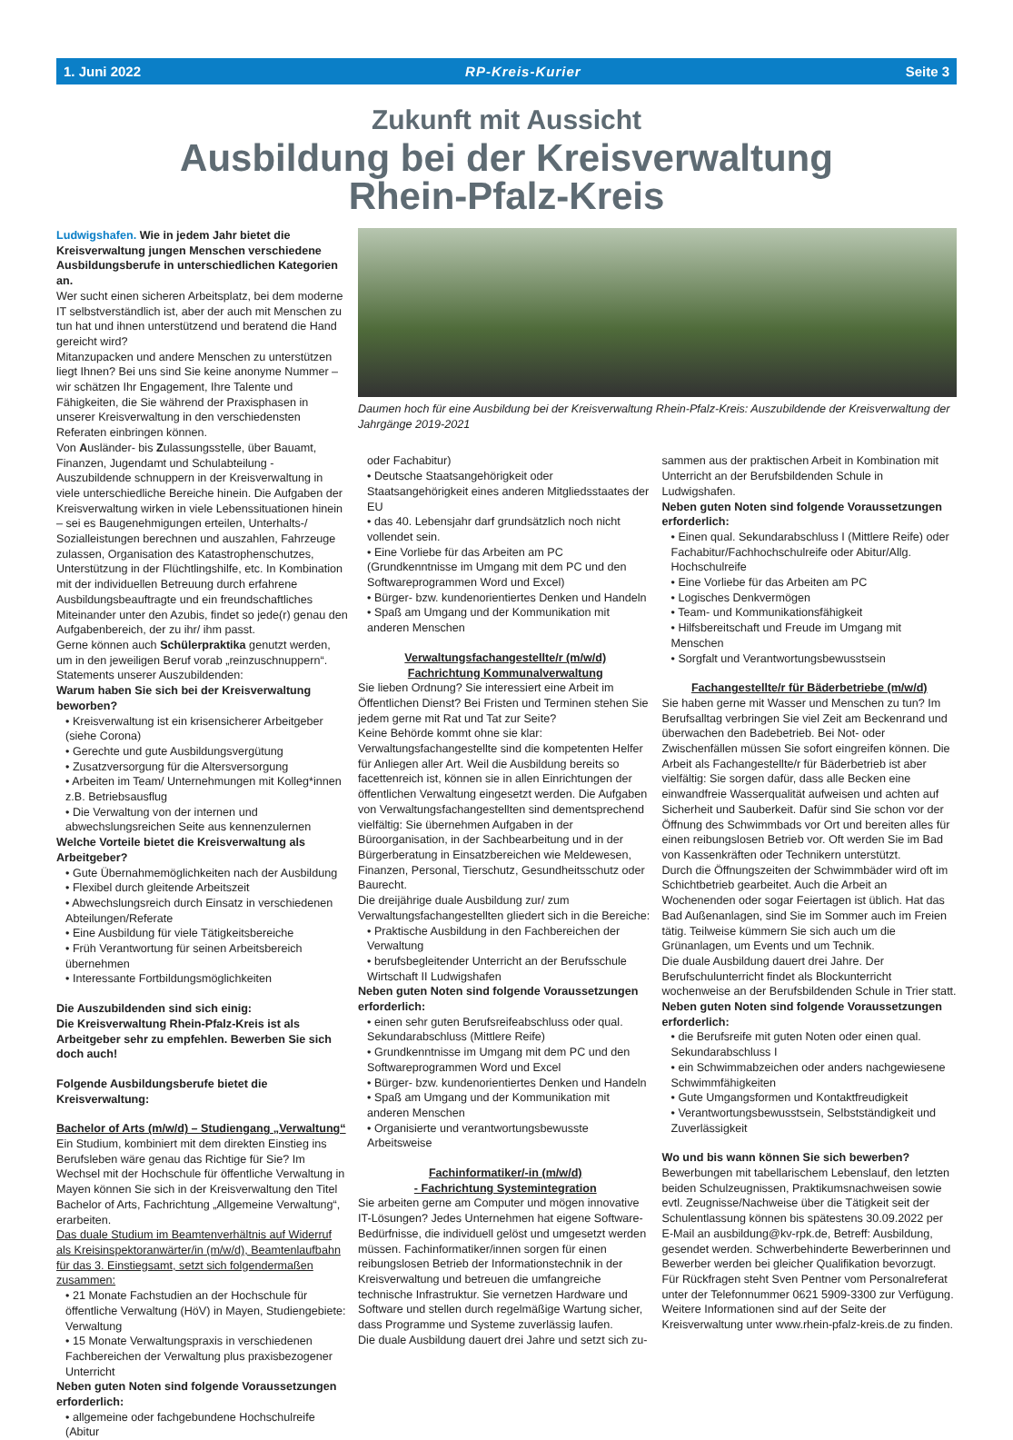1. Juni 2022 RP-Kreis-Kurier Seite 3
Zukunft mit Aussicht
Ausbildung bei der Kreisverwaltung
Rhein-Pfalz-Kreis
Ludwigshafen. Wie in jedem Jahr bietet die Kreisverwaltung jungen Menschen verschiedene Ausbildungsberufe in unterschiedlichen Kategorien an.
Wer sucht einen sicheren Arbeitsplatz, bei dem moderne IT selbstverständlich ist, aber der auch mit Menschen zu tun hat und ihnen unterstützend und beratend die Hand gereicht wird?
Mitanzupacken und andere Menschen zu unterstützen liegt Ihnen? Bei uns sind Sie keine anonyme Nummer – wir schätzen Ihr Engagement, Ihre Talente und Fähigkeiten, die Sie während der Praxisphasen in unserer Kreisverwaltung in den verschiedensten Referaten einbringen können.
Von Ausländer- bis Zulassungsstelle, über Bauamt, Finanzen, Jugendamt und Schulabteilung - Auszubildende schnuppern in der Kreisverwaltung in viele unterschiedliche Bereiche hinein. Die Aufgaben der Kreisverwaltung wirken in viele Lebenssituationen hinein – sei es Baugenehmigungen erteilen, Unterhalts-/ Sozialleistungen berechnen und auszahlen, Fahrzeuge zulassen, Organisation des Katastrophenschutzes, Unterstützung in der Flüchtlingshilfe, etc. In Kombination mit der individuellen Betreuung durch erfahrene Ausbildungsbeauftragte und ein freundschaftliches Miteinander unter den Azubis, findet so jede(r) genau den Aufgabenbereich, der zu ihr/ ihm passt.
Gerne können auch Schülerpraktika genutzt werden, um in den jeweiligen Beruf vorab „reinzuschnuppern“.
Statements unserer Auszubildenden:
Warum haben Sie sich bei der Kreisverwaltung beworben?
• Kreisverwaltung ist ein krisensicherer Arbeitgeber (siehe Corona)
• Gerechte und gute Ausbildungsvergütung
• Zusatzversorgung für die Altersversorgung
• Arbeiten im Team/ Unternehmungen mit Kolleg*innen z.B. Betriebsausflug
• Die Verwaltung von der internen und abwechslungsreichen Seite aus kennenzulernen
Welche Vorteile bietet die Kreisverwaltung als Arbeitgeber?
• Gute Übernahmemöglichkeiten nach der Ausbildung
• Flexibel durch gleitende Arbeitszeit
• Abwechslungsreich durch Einsatz in verschiedenen Abteilungen/Referate
• Eine Ausbildung für viele Tätigkeitsbereiche
• Früh Verantwortung für seinen Arbeitsbereich übernehmen
• Interessante Fortbildungsmöglichkeiten
Die Auszubildenden sind sich einig:
Die Kreisverwaltung Rhein-Pfalz-Kreis ist als Arbeitgeber sehr zu empfehlen. Bewerben Sie sich doch auch!
Folgende Ausbildungsberufe bietet die Kreisverwaltung:
Bachelor of Arts (m/w/d) – Studiengang „Verwaltung“
Ein Studium, kombiniert mit dem direkten Einstieg ins Berufsleben wäre genau das Richtige für Sie? Im Wechsel mit der Hochschule für öffentliche Verwaltung in Mayen können Sie sich in der Kreisverwaltung den Titel Bachelor of Arts, Fachrichtung „Allgemeine Verwaltung“, erarbeiten.
Das duale Studium im Beamtenverhältnis auf Widerruf als Kreisinspektoranwärter/in (m/w/d), Beamtenlaufbahn für das 3. Einstiegsamt, setzt sich folgendermaßen zusammen:
• 21 Monate Fachstudien an der Hochschule für öffentliche Verwaltung (HöV) in Mayen, Studiengebiete: Verwaltung
• 15 Monate Verwaltungspraxis in verschiedenen Fachbereichen der Verwaltung plus praxisbezogener Unterricht
Neben guten Noten sind folgende Voraussetzungen erforderlich:
• allgemeine oder fachgebundene Hochschulreife (Abitur
Daumen hoch für eine Ausbildung bei der Kreisverwaltung Rhein-Pfalz-Kreis: Auszubildende der Kreisverwaltung der Jahrgänge 2019-2021
oder Fachabitur)
• Deutsche Staatsangehörigkeit oder Staatsangehörigkeit eines anderen Mitgliedsstaates der EU
• das 40. Lebensjahr darf grundsätzlich noch nicht vollendet sein.
• Eine Vorliebe für das Arbeiten am PC (Grundkenntnisse im Umgang mit dem PC und den Softwareprogrammen Word und Excel)
• Bürger- bzw. kundenorientiertes Denken und Handeln
• Spaß am Umgang und der Kommunikation mit anderen Menschen
Verwaltungsfachangestellte/r (m/w/d)
Fachrichtung Kommunalverwaltung
Sie lieben Ordnung? Sie interessiert eine Arbeit im Öffentlichen Dienst? Bei Fristen und Terminen stehen Sie jedem gerne mit Rat und Tat zur Seite?
Keine Behörde kommt ohne sie klar: Verwaltungsfachangestellte sind die kompetenten Helfer für Anliegen aller Art. Weil die Ausbildung bereits so facettenreich ist, können sie in allen Einrichtungen der öffentlichen Verwaltung eingesetzt werden. Die Aufgaben von Verwaltungsfachangestellten sind dementsprechend vielfältig: Sie übernehmen Aufgaben in der Büroorganisation, in der Sachbearbeitung und in der Bürgerberatung in Einsatzbereichen wie Meldewesen, Finanzen, Personal, Tierschutz, Gesundheitsschutz oder Baurecht.
Die dreijährige duale Ausbildung zur/ zum Verwaltungsfachangestellten gliedert sich in die Bereiche:
• Praktische Ausbildung in den Fachbereichen der Verwaltung
• berufsbegleitender Unterricht an der Berufsschule Wirtschaft II Ludwigshafen
Neben guten Noten sind folgende Voraussetzungen erforderlich:
• einen sehr guten Berufsreifeabschluss oder qual. Sekundarabschluss (Mittlere Reife)
• Grundkenntnisse im Umgang mit dem PC und den Softwareprogrammen Word und Excel
• Bürger- bzw. kundenorientiertes Denken und Handeln
• Spaß am Umgang und der Kommunikation mit anderen Menschen
• Organisierte und verantwortungsbewusste Arbeitsweise
Fachinformatiker/-in (m/w/d)
- Fachrichtung Systemintegration
Sie arbeiten gerne am Computer und mögen innovative IT-Lösungen? Jedes Unternehmen hat eigene Software-Bedürfnisse, die individuell gelöst und umgesetzt werden müssen. Fachinformatiker/innen sorgen für einen reibungslosen Betrieb der Informationstechnik in der Kreisverwaltung und betreuen die umfangreiche technische Infrastruktur. Sie vernetzen Hardware und Software und stellen durch regelmäßige Wartung sicher, dass Programme und Systeme zuverlässig laufen.
Die duale Ausbildung dauert drei Jahre und setzt sich zu-
sammen aus der praktischen Arbeit in Kombination mit Unterricht an der Berufsbildenden Schule in Ludwigshafen.
Neben guten Noten sind folgende Voraussetzungen erforderlich:
• Einen qual. Sekundarabschluss I (Mittlere Reife) oder Fachabitur/Fachhochschulreife oder Abitur/Allg. Hochschulreife
• Eine Vorliebe für das Arbeiten am PC
• Logisches Denkvermögen
• Team- und Kommunikationsfähigkeit
• Hilfsbereitschaft und Freude im Umgang mit Menschen
• Sorgfalt und Verantwortungsbewusstsein
Fachangestellte/r für Bäderbetriebe (m/w/d)
Sie haben gerne mit Wasser und Menschen zu tun? Im Berufsalltag verbringen Sie viel Zeit am Beckenrand und überwachen den Badebetrieb. Bei Not- oder Zwischenfällen müssen Sie sofort eingreifen können. Die Arbeit als Fachangestellte/r für Bäderbetrieb ist aber vielfältig: Sie sorgen dafür, dass alle Becken eine einwandfreie Wasserqualität aufweisen und achten auf Sicherheit und Sauberkeit. Dafür sind Sie schon vor der Öffnung des Schwimmbads vor Ort und bereiten alles für einen reibungslosen Betrieb vor. Oft werden Sie im Bad von Kassenkräften oder Technikern unterstützt.
Durch die Öffnungszeiten der Schwimmbäder wird oft im Schichtbetrieb gearbeitet. Auch die Arbeit an Wochenenden oder sogar Feiertagen ist üblich. Hat das Bad Außenanlagen, sind Sie im Sommer auch im Freien tätig. Teilweise kümmern Sie sich auch um die Grünanlagen, um Events und um Technik.
Die duale Ausbildung dauert drei Jahre. Der Berufschulunterricht findet als Blockunterricht wochenweise an der Berufsbildenden Schule in Trier statt.
Neben guten Noten sind folgende Voraussetzungen erforderlich:
• die Berufsreife mit guten Noten oder einen qual. Sekundarabschluss I
• ein Schwimmabzeichen oder anders nachgewiesene Schwimmfähigkeiten
• Gute Umgangsformen und Kontaktfreudigkeit
• Verantwortungsbewusstsein, Selbstständigkeit und Zuverlässigkeit
Wo und bis wann können Sie sich bewerben?
Bewerbungen mit tabellarischem Lebenslauf, den letzten beiden Schulzeugnissen, Praktikumsnachweisen sowie evtl. Zeugnisse/Nachweise über die Tätigkeit seit der Schulentlassung können bis spätestens 30.09.2022 per E-Mail an ausbildung@kv-rpk.de, Betreff: Ausbildung, gesendet werden. Schwerbehinderte Bewerberinnen und Bewerber werden bei gleicher Qualifikation bevorzugt.
Für Rückfragen steht Sven Pentner vom Personalreferat unter der Telefonnummer 0621 5909-3300 zur Verfügung.
Weitere Informationen sind auf der Seite der Kreisverwaltung unter www.rhein-pfalz-kreis.de zu finden.